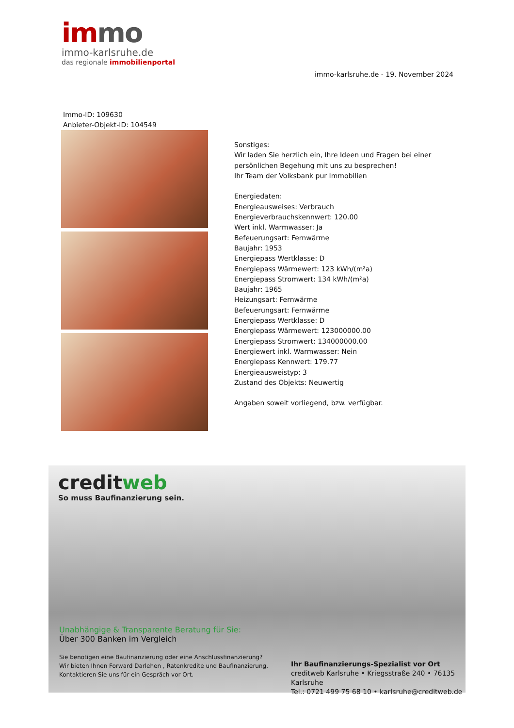immo
immo-karlsruhe.de
das regionale immobilienportal
immo-karlsruhe.de - 19. November 2024
Immo-ID: 109630
Anbieter-Objekt-ID: 104549
Sonstiges:
Wir laden Sie herzlich ein, Ihre Ideen und Fragen bei einer
persönlichen Begehung mit uns zu besprechen!
Ihr Team der Volksbank pur Immobilien
Energiedaten:
Energieausweises: Verbrauch
Energieverbrauchskennwert: 120.00
Wert inkl. Warmwasser: Ja
Befeuerungsart: Fernwärme
Baujahr: 1953
Energiepass Wertklasse: D
Energiepass Wärmewert: 123 kWh/(m²a)
Energiepass Stromwert: 134 kWh/(m²a)
Baujahr: 1965
Heizungsart: Fernwärme
Befeuerungsart: Fernwärme
Energiepass Wertklasse: D
Energiepass Wärmewert: 123000000.00
Energiepass Stromwert: 134000000.00
Energiewert inkl. Warmwasser: Nein
Energiepass Kennwert: 179.77
Energieausweistyp: 3
Zustand des Objekts: Neuwertig
Angaben soweit vorliegend, bzw. verfügbar.
creditweb
So muss Baufinanzierung sein.
Unabhängige & Transparente Beratung für Sie:
Über 300 Banken im Vergleich
Sie benötigen eine Baufinanzierung oder eine Anschlussfinanzierung?
Wir bieten Ihnen Forward Darlehen , Ratenkredite und Baufinanzierung.
Kontaktieren Sie uns für ein Gespräch vor Ort.
Ihr Baufinanzierungs-Spezialist vor Ort
creditweb Karlsruhe • Kriegsstraße 240 • 76135 Karlsruhe
Tel.: 0721 499 75 68 10 • karlsruhe@creditweb.de